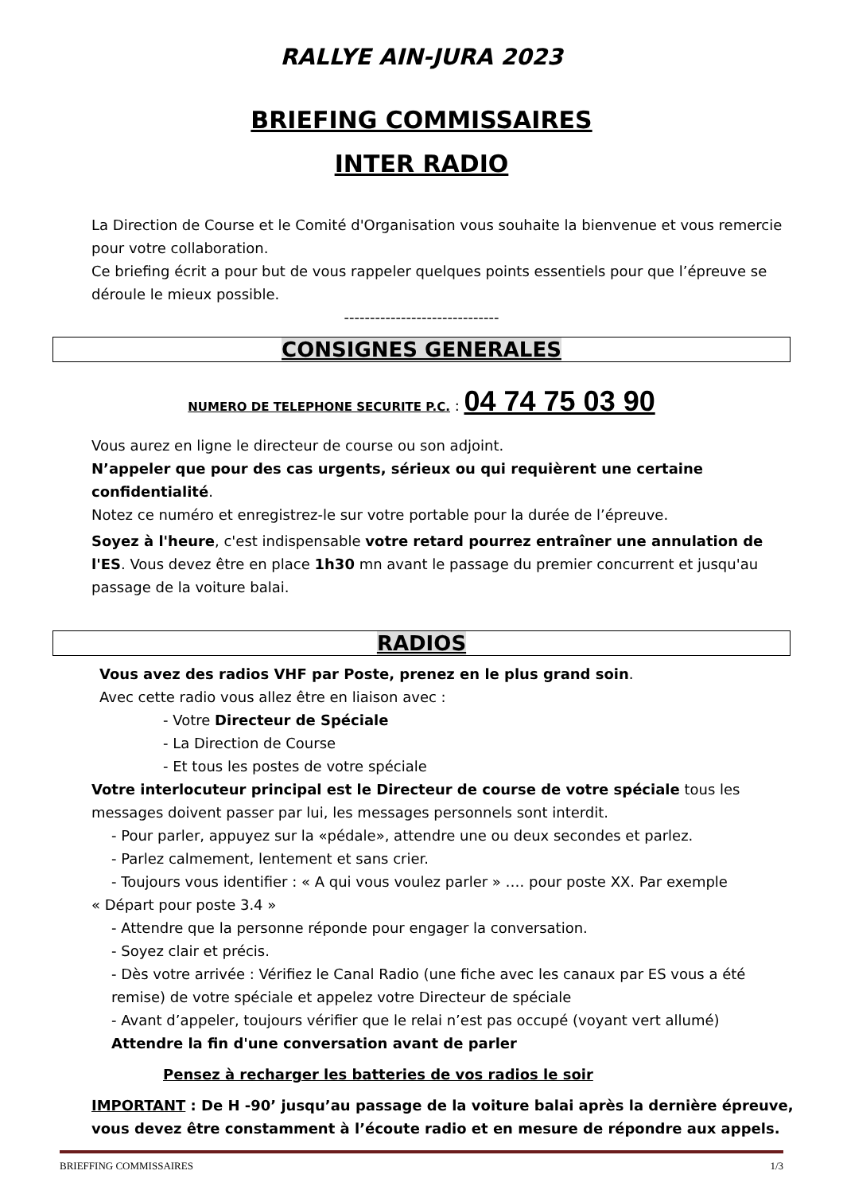RALLYE AIN-JURA 2023
BRIEFING COMMISSAIRES
INTER RADIO
La Direction de Course et le Comité d'Organisation vous souhaite la bienvenue et vous remercie pour votre collaboration.
Ce briefing écrit a pour but de vous rappeler quelques points essentiels pour que l’épreuve se déroule le mieux possible.
------------------------------
CONSIGNES GENERALES
NUMERO DE TELEPHONE SECURITE P.C. : 04 74 75 03 90
Vous aurez en ligne le directeur de course ou son adjoint.
N’appeler que pour des cas urgents, sérieux ou qui requièrent une certaine confidentialité.
Notez ce numéro et enregistrez-le sur votre portable pour la durée de l’épreuve.
Soyez à l'heure, c'est indispensable votre retard pourrez entraîner une annulation de l'ES. Vous devez être en place 1h30 mn avant le passage du premier concurrent et jusqu'au passage de la voiture balai.
RADIOS
Vous avez des radios VHF par Poste, prenez en le plus grand soin.
Avec cette radio vous allez être en liaison avec :
- Votre Directeur de Spéciale
- La Direction de Course
- Et tous les postes de votre spéciale
Votre interlocuteur principal est le Directeur de course de votre spéciale tous les messages doivent passer par lui, les messages personnels sont interdit.
- Pour parler, appuyez sur la «pédale», attendre une ou deux secondes et parlez.
- Parlez calmement, lentement et sans crier.
- Toujours vous identifier : « A qui vous voulez parler » …. pour poste XX. Par exemple
« Départ pour poste 3.4 »
- Attendre que la personne réponde pour engager la conversation.
- Soyez clair et précis.
- Dès votre arrivée : Vérifiez le Canal Radio (une fiche avec les canaux par ES vous a été remise) de votre spéciale et appelez votre Directeur de spéciale
- Avant d’appeler, toujours vérifier que le relai n’est pas occupé (voyant vert allumé)
Attendre la fin d'une conversation avant de parler
Pensez à recharger les batteries de vos radios le soir
IMPORTANT : De H -90’ jusqu’au passage de la voiture balai après la dernière épreuve, vous devez être constamment à l’écoute radio et en mesure de répondre aux appels.
BRIEFFING COMMISSAIRES 1/3